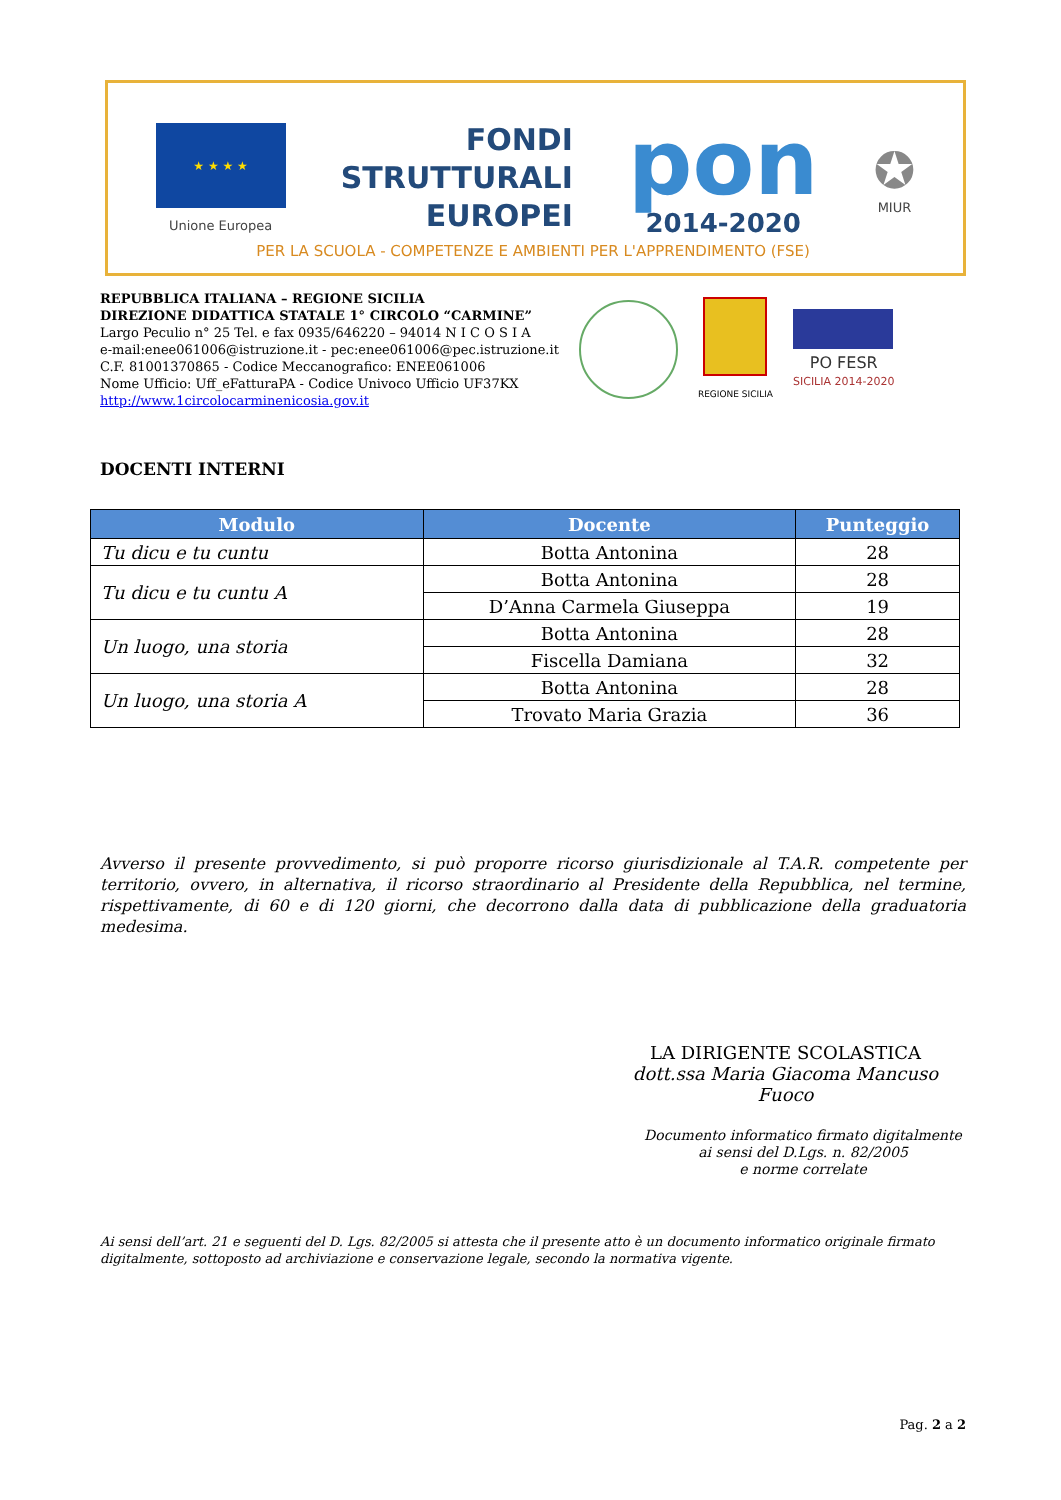★ ★ ★ ★
Unione Europea
FONDI
STRUTTURALI
EUROPEI
pon
2014-2020
✪
MIUR
PER LA SCUOLA - COMPETENZE E AMBIENTI PER L'APPRENDIMENTO (FSE)
REPUBBLICA ITALIANA – REGIONE SICILIA
DIREZIONE DIDATTICA STATALE 1° CIRCOLO “CARMINE”
Largo Peculio n° 25 Tel. e fax 0935/646220 – 94014 N I C O S I A
e-mail:enee061006@istruzione.it - pec:enee061006@pec.istruzione.it
C.F. 81001370865 - Codice Meccanografico: ENEE061006
Nome Ufficio: Uff_eFatturaPA - Codice Univoco Ufficio UF37KX
http://www.1circolocarminenicosia.gov.it
REGIONE SICILIA
PO FESR
SICILIA 2014-2020
DOCENTI INTERNI
| Modulo | Docente | Punteggio |
| --- | --- | --- |
| Tu dicu e tu cuntu | Botta Antonina | 28 |
| Tu dicu e tu cuntu A | Botta Antonina | 28 |
| | D’Anna Carmela Giuseppa | 19 |
| Un luogo, una storia | Botta Antonina | 28 |
| | Fiscella Damiana | 32 |
| Un luogo, una storia A | Botta Antonina | 28 |
| | Trovato Maria Grazia | 36 |
Avverso il presente provvedimento, si può proporre ricorso giurisdizionale al T.A.R. competente per territorio, ovvero, in alternativa, il ricorso straordinario al Presidente della Repubblica, nel termine, rispettivamente, di 60 e di 120 giorni, che decorrono dalla data di pubblicazione della graduatoria medesima.
LA DIRIGENTE SCOLASTICA
dott.ssa Maria Giacoma Mancuso Fuoco
Documento informatico firmato digitalmente
ai sensi del D.Lgs. n. 82/2005
e norme correlate
Ai sensi dell’art. 21 e seguenti del D. Lgs. 82/2005 si attesta che il presente atto è un documento informatico originale firmato digitalmente, sottoposto ad archiviazione e conservazione legale, secondo la normativa vigente.
Pag. 2 a 2